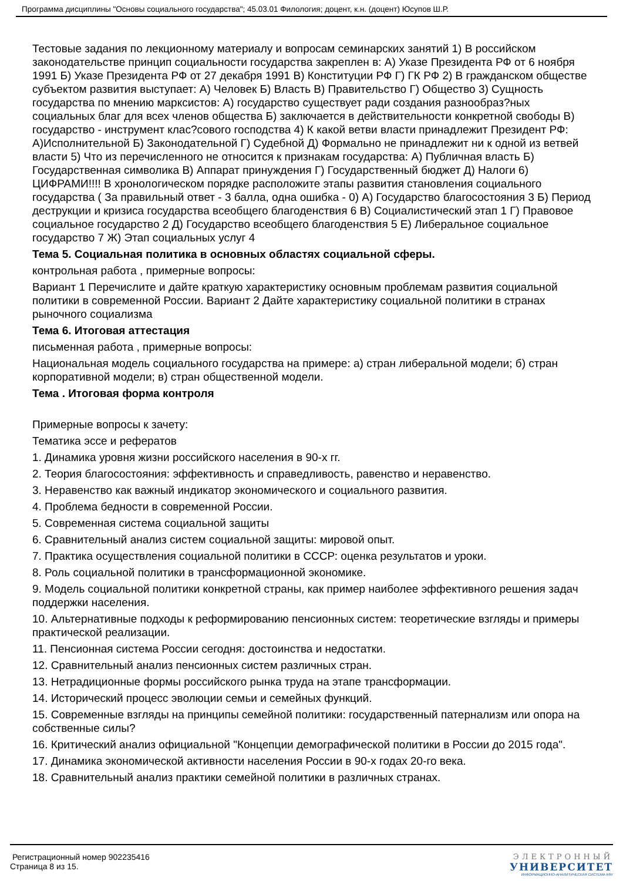Программа дисциплины "Основы социального государства"; 45.03.01 Филология; доцент, к.н. (доцент) Юсупов Ш.Р.
Тестовые задания по лекционному материалу и вопросам семинарских занятий 1) В российском законодательстве принцип социальности государства закреплен в: А) Указе Президента РФ от 6 ноября 1991 Б) Указе Президента РФ от 27 декабря 1991 В) Конституции РФ Г) ГК РФ 2) В гражданском обществе субъектом развития выступает: А) Человек Б) Власть В) Правительство Г) Общество 3) Сущность государства по мнению марксистов: А) государство существует ради создания разнообраз?ных социальных благ для всех членов общества Б) заключается в действительности конкретной свободы В) государство - инструмент клас?сового господства 4) К какой ветви власти принадлежит Президент РФ: А)Исполнительной Б) Законодательной Г) Судебной Д) Формально не принадлежит ни к одной из ветвей власти 5) Что из перечисленного не относится к признакам государства: А) Публичная власть Б) Государственная символика В) Аппарат принуждения Г) Государственный бюджет Д) Налоги 6) ЦИФРАМИ!!!! В хронологическом порядке расположите этапы развития становления социального государства ( За правильный ответ - 3 балла, одна ошибка - 0) А) Государство благосостояния 3 Б) Период деструкции и кризиса государства всеобщего благоденствия 6 В) Социалистический этап 1 Г) Правовое социальное государство 2 Д) Государство всеобщего благоденствия 5 Е) Либеральное социальное государство 7 Ж) Этап социальных услуг 4
Тема 5. Социальная политика в основных областях социальной сферы.
контрольная работа , примерные вопросы:
Вариант 1 Перечислите и дайте краткую характеристику основным проблемам развития социальной политики в современной России. Вариант 2 Дайте характеристику социальной политики в странах рыночного социализма
Тема 6. Итоговая аттестация
письменная работа , примерные вопросы:
Национальная модель социального государства на примере: а) стран либеральной модели; б) стран корпоративной модели; в) стран общественной модели.
Тема . Итоговая форма контроля
Примерные вопросы к зачету:
Тематика эссе и рефератов
1. Динамика уровня жизни российского населения в 90-х гг.
2. Теория благосостояния: эффективность и справедливость, равенство и неравенство.
3. Неравенство как важный индикатор экономического и социального развития.
4. Проблема бедности в современной России.
5. Современная система социальной защиты
6. Сравнительный анализ систем социальной защиты: мировой опыт.
7. Практика осуществления социальной политики в СССР: оценка результатов и уроки.
8. Роль социальной политики в трансформационной экономике.
9. Модель социальной политики конкретной страны, как пример наиболее эффективного решения задач поддержки населения.
10. Альтернативные подходы к реформированию пенсионных систем: теоретические взгляды и примеры практической реализации.
11. Пенсионная система России сегодня: достоинства и недостатки.
12. Сравнительный анализ пенсионных систем различных стран.
13. Нетрадиционные формы российского рынка труда на этапе трансформации.
14. Исторический процесс эволюции семьи и семейных функций.
15. Современные взгляды на принципы семейной политики: государственный патернализм или опора на собственные силы?
16. Критический анализ официальной "Концепции демографической политики в России до 2015 года".
17. Динамика экономической активности населения России в 90-х годах 20-го века.
18. Сравнительный анализ практики семейной политики в различных странах.
Регистрационный номер 902235416
Страница 8 из 15.
ЭЛЕКТРОННЫЙ
УНИВЕРСИТЕТ
ИНФОРМАЦИОННО-АНАЛИТИЧЕСКАЯ СИСТЕМА КФУ